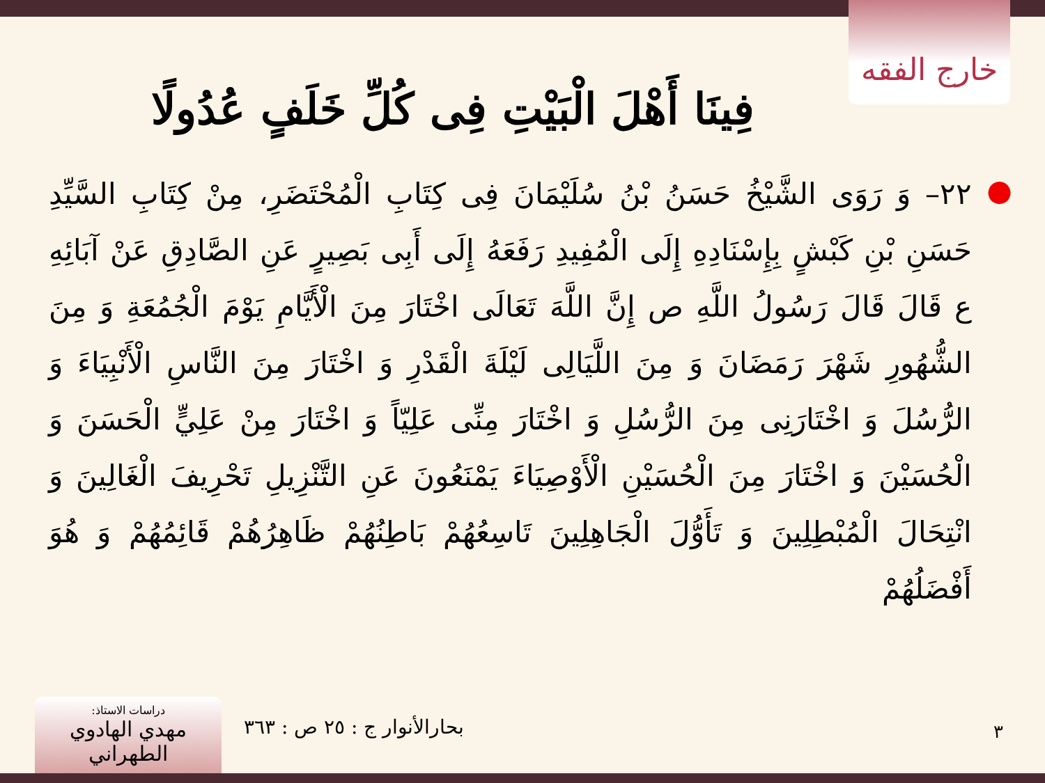خارج الفقه
فِينَا أَهْلَ الْبَيْتِ فِی کُلِّ خَلَفٍ عُدُولًا
● ٢٢– وَ رَوَى الشَّيْخُ حَسَنُ بْنُ سُلَيْمَانَ فِی كِتَابِ الْمُحْتَضَرِ، مِنْ كِتَابِ السَّيِّدِ حَسَنِ بْنِ كَبْشٍ بِإِسْنَادِهِ إِلَى الْمُفِيدِ رَفَعَهُ إِلَى أَبِی بَصِيرٍ عَنِ الصَّادِقِ عَنْ آبَائِهِ ع قَالَ قَالَ رَسُولُ اللَّهِ ص إِنَّ اللَّهَ تَعَالَى اخْتَارَ مِنَ الْأَيَّامِ يَوْمَ الْجُمُعَةِ وَ مِنَ الشُّهُورِ شَهْرَ رَمَضَانَ وَ مِنَ اللَّيَالِی لَيْلَةَ الْقَدْرِ وَ اخْتَارَ مِنَ النَّاسِ الْأَنْبِيَاءَ وَ الرُّسُلَ وَ اخْتَارَنِی مِنَ الرُّسُلِ وَ اخْتَارَ مِنِّی عَلِيّاً وَ اخْتَارَ مِنْ عَلِيٍّ الْحَسَنَ وَ الْحُسَيْنَ وَ اخْتَارَ مِنَ الْحُسَيْنِ الْأَوْصِيَاءَ يَمْنَعُونَ عَنِ التَّنْزِيلِ تَحْرِيفَ الْغَالِينَ وَ انْتِحَالَ الْمُبْطِلِينَ وَ تَأَوُّلَ الْجَاهِلِينَ تَاسِعُهُمْ بَاطِنُهُمْ ظَاهِرُهُمْ قَائِمُهُمْ وَ هُوَ أَفْضَلُهُمْ
دراسات الاستاذ:
مهدي الهادوي الطهراني
بحارالأنوار ج : ٢٥ ص : ٣٦٣ ٣